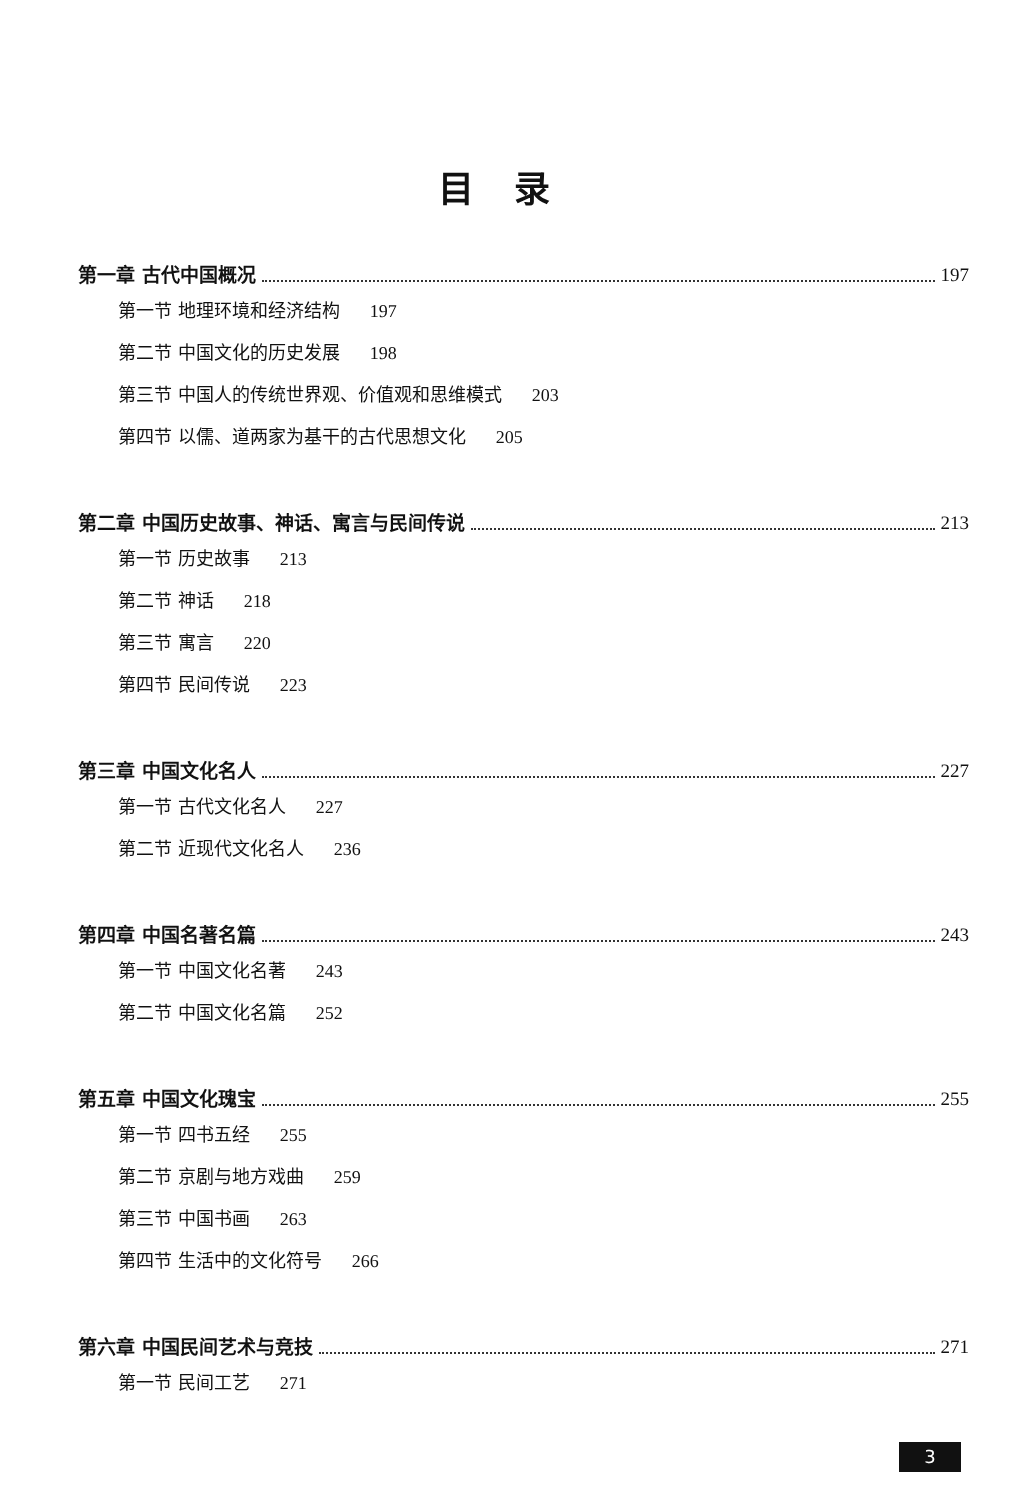目录
第一章 古代中国概况 197
第一节 地理环境和经济结构 197
第二节 中国文化的历史发展 198
第三节 中国人的传统世界观、价值观和思维模式 203
第四节 以儒、道两家为基干的古代思想文化 205
第二章 中国历史故事、神话、寓言与民间传说 213
第一节 历史故事 213
第二节 神话 218
第三节 寓言 220
第四节 民间传说 223
第三章 中国文化名人 227
第一节 古代文化名人 227
第二节 近现代文化名人 236
第四章 中国名著名篇 243
第一节 中国文化名著 243
第二节 中国文化名篇 252
第五章 中国文化瑰宝 255
第一节 四书五经 255
第二节 京剧与地方戏曲 259
第三节 中国书画 263
第四节 生活中的文化符号 266
第六章 中国民间艺术与竞技 271
第一节 民间工艺 271
3